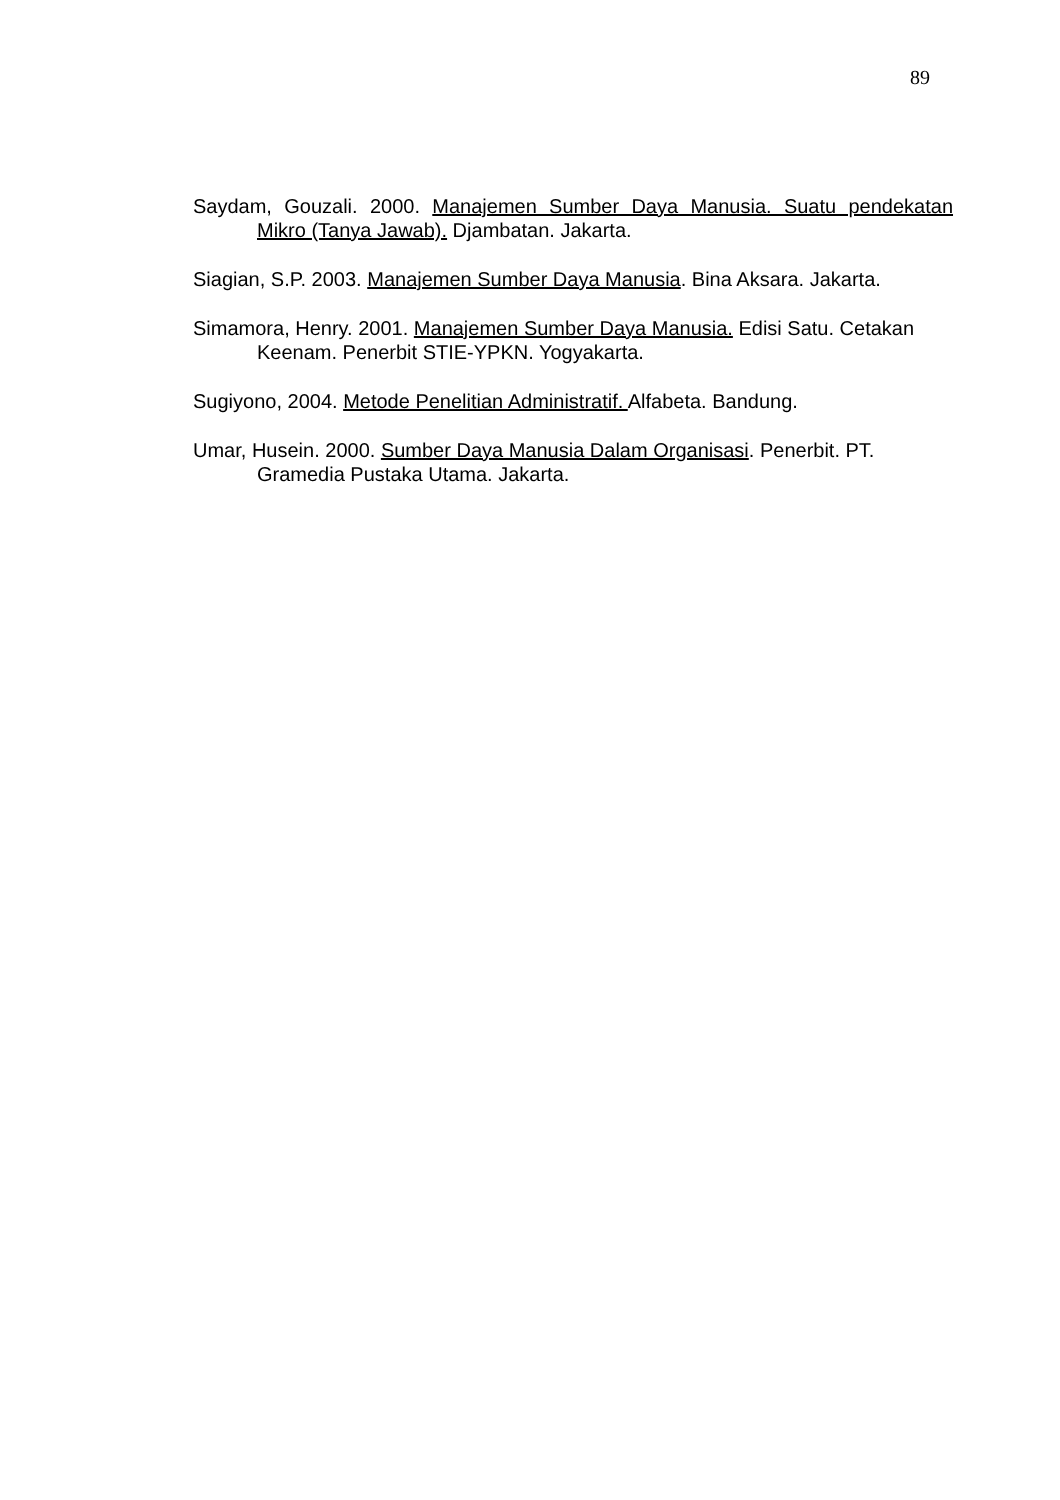89
Saydam, Gouzali. 2000. Manajemen Sumber Daya Manusia. Suatu pendekatan Mikro (Tanya Jawab). Djambatan. Jakarta.
Siagian, S.P. 2003. Manajemen Sumber Daya Manusia. Bina Aksara. Jakarta.
Simamora, Henry. 2001. Manajemen Sumber Daya Manusia. Edisi Satu. Cetakan Keenam. Penerbit STIE-YPKN. Yogyakarta.
Sugiyono, 2004. Metode Penelitian Administratif. Alfabeta. Bandung.
Umar, Husein. 2000. Sumber Daya Manusia Dalam Organisasi. Penerbit. PT. Gramedia Pustaka Utama. Jakarta.